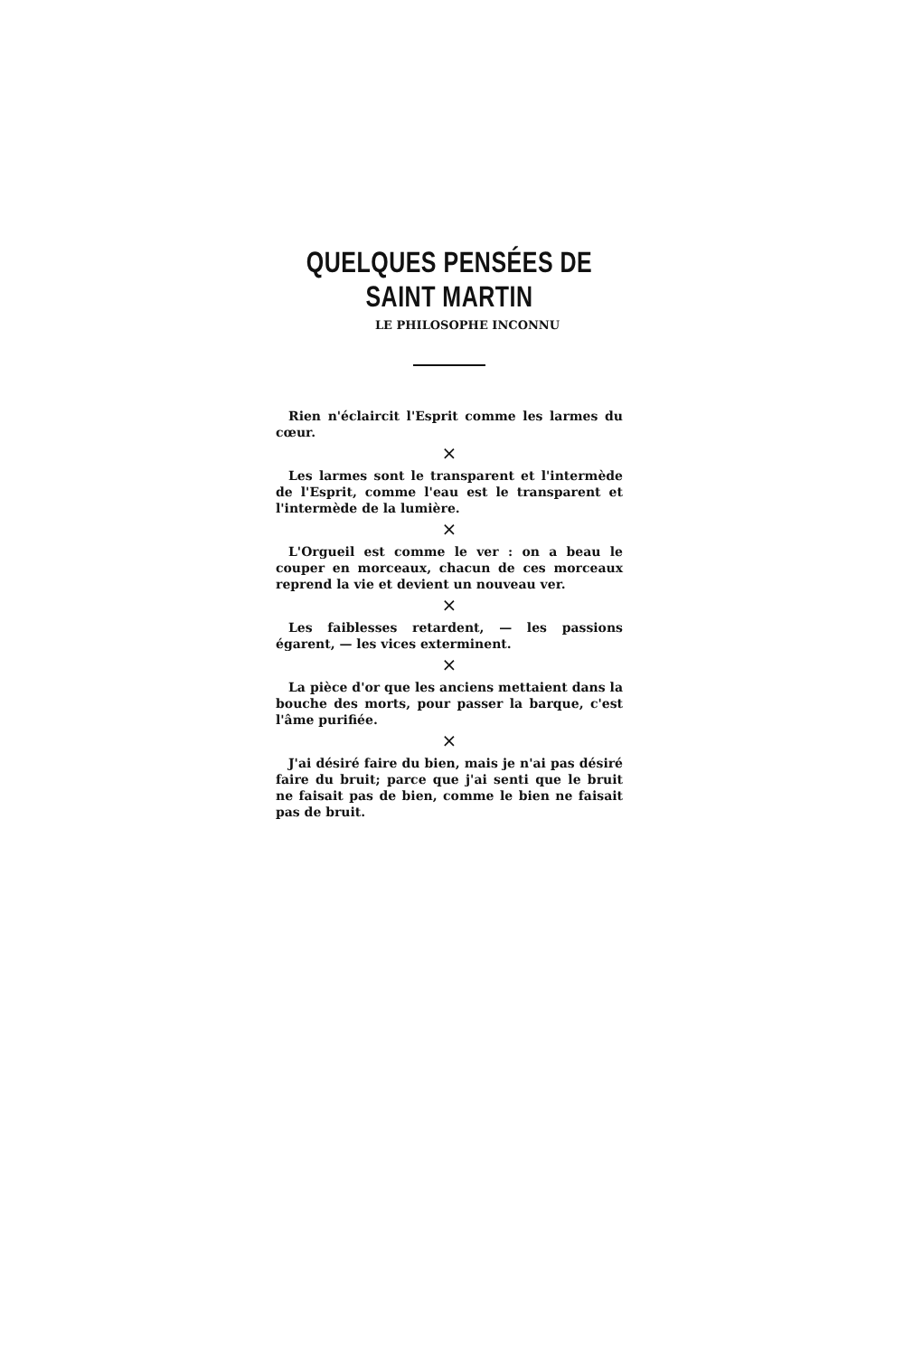QUELQUES PENSÉES DE SAINT MARTIN
LE PHILOSOPHE INCONNU
Rien n'éclaircit l'Esprit comme les larmes du cœur.
×
Les larmes sont le transparent et l'intermède de l'Esprit, comme l'eau est le transparent et l'intermède de la lumière.
×
L'Orgueil est comme le ver : on a beau le couper en morceaux, chacun de ces morceaux reprend la vie et devient un nouveau ver.
×
Les faiblesses retardent, — les passions égarent, — les vices exterminent.
×
La pièce d'or que les anciens mettaient dans la bouche des morts, pour passer la barque, c'est l'âme purifiée.
×
J'ai désiré faire du bien, mais je n'ai pas désiré faire du bruit; parce que j'ai senti que le bruit ne faisait pas de bien, comme le bien ne faisait pas de bruit.